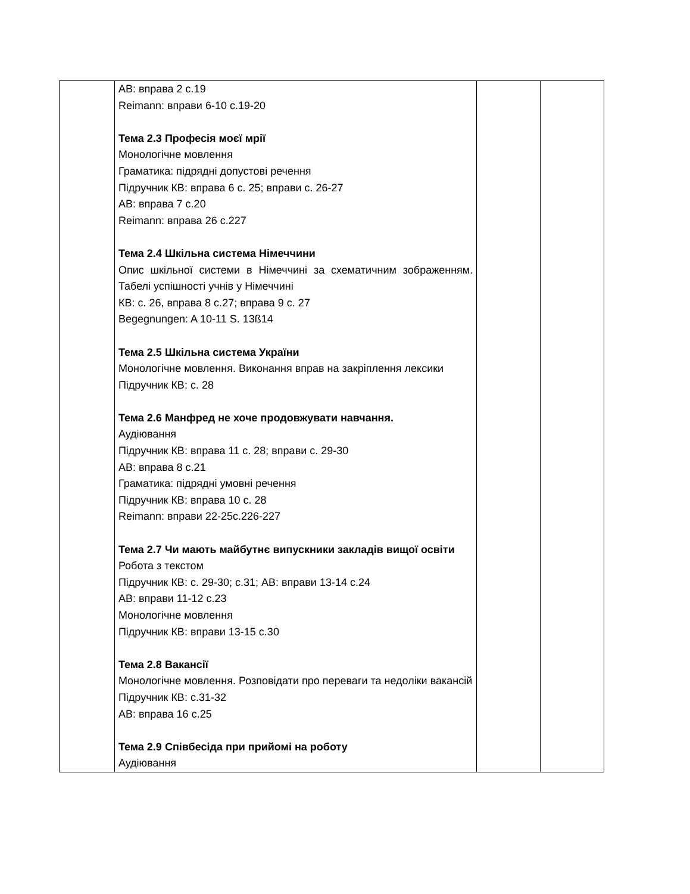| | АВ: вправа 2 с.19 Reimann: вправи 6-10 с.19-20 Тема 2.3 Професія моєї мрії Монологічне мовлення Граматика: підрядні допустові речення Підручник КВ: вправа 6 с. 25; вправи с. 26-27 АВ: вправа 7 с.20 Reimann: вправа 26 с.227 Тема 2.4 Шкільна система Німеччини Опис шкільної системи в Німеччині за схематичним зображенням. Табелі успішності учнів у Німеччині КВ: с. 26, вправа 8 с.27; вправа 9 с. 27 Begegnungen: A 10-11 S. 13ß14 Тема 2.5 Шкільна система України Монологічне мовлення. Виконання вправ на закріплення лексики Підручник КВ: с. 28 Тема 2.6 Манфред не хоче продовжувати навчання. Аудіювання Підручник КВ: вправа 11 с. 28; вправи с. 29-30 АВ: вправа 8 с.21 Граматика: підрядні умовні речення Підручник КВ: вправа 10 с. 28 Reimann: вправи 22-25с.226-227 Тема 2.7 Чи мають майбутнє випускники закладів вищої освіти Робота з текстом Підручник КВ: с. 29-30; с.31; АВ: вправи 13-14 с.24 АВ: вправи 11-12 с.23 Монологічне мовлення Підручник КВ: вправи 13-15 с.30 Тема 2.8 Вакансії Монологічне мовлення. Розповідати про переваги та недоліки вакансій Підручник КВ: с.31-32 АВ: вправа 16 с.25 Тема 2.9 Співбесіда при прийомі на роботу Аудіювання | | |